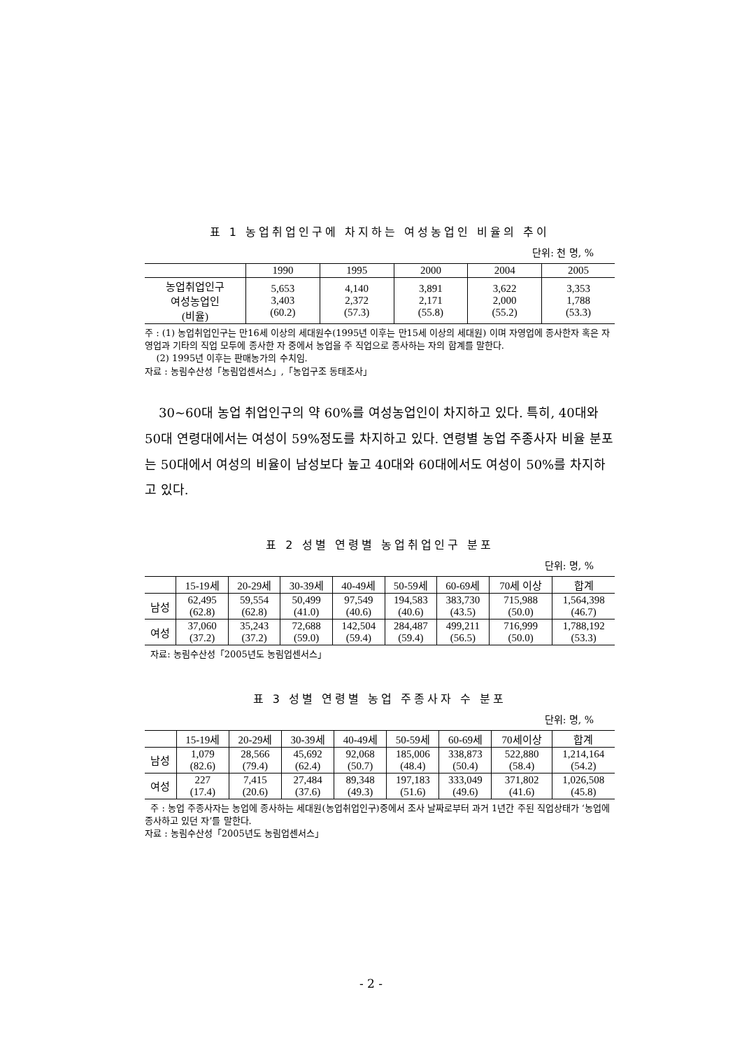표 1 농업취업인구에 차지하는 여성농업인 비율의 추이
단위: 천 명, %
| | 1990 | 1995 | 2000 | 2004 | 2005 |
| --- | --- | --- | --- | --- | --- |
| 농업취업인구 여성농업인 (비율) | 5,653 3,403 (60.2) | 4,140 2,372 (57.3) | 3,891 2,171 (55.8) | 3,622 2,000 (55.2) | 3,353 1,788 (53.3) |
주 : (1) 농업취업인구는 만16세 이상의 세대원수(1995년 이후는 만15세 이상의 세대원) 이며 자영업에 종사한자 혹은 자영업과 기타의 직업 모두에 종사한 자 중에서 농업을 주 직업으로 종사하는 자의 합계를 말한다.
(2) 1995년 이후는 판매농가의 수치임.
자료 : 농림수산성「농림업센서스」,「농업구조 동태조사」
30~60대 농업 취업인구의 약 60%를 여성농업인이 차지하고 있다. 특히, 40대와 50대 연령대에서는 여성이 59%정도를 차지하고 있다. 연령별 농업 주종사자 비율 분포는 50대에서 여성의 비율이 남성보다 높고 40대와 60대에서도 여성이 50%를 차지하고 있다.
표 2 성별 연령별 농업취업인구 분포
단위: 명, %
| | 15-19세 | 20-29세 | 30-39세 | 40-49세 | 50-59세 | 60-69세 | 70세 이상 | 합계 |
| --- | --- | --- | --- | --- | --- | --- | --- | --- |
| 남성 | 62,495 (62.8) | 59,554 (62.8) | 50,499 (41.0) | 97,549 (40.6) | 194,583 (40.6) | 383,730 (43.5) | 715,988 (50.0) | 1,564,398 (46.7) |
| 여성 | 37,060 (37.2) | 35,243 (37.2) | 72,688 (59.0) | 142,504 (59.4) | 284,487 (59.4) | 499,211 (56.5) | 716,999 (50.0) | 1,788,192 (53.3) |
자료: 농림수산성「2005년도 농림업센서스」
표 3 성별 연령별 농업 주종사자 수 분포
단위: 명, %
| | 15-19세 | 20-29세 | 30-39세 | 40-49세 | 50-59세 | 60-69세 | 70세이상 | 합계 |
| --- | --- | --- | --- | --- | --- | --- | --- | --- |
| 남성 | 1,079 (82.6) | 28,566 (79.4) | 45,692 (62.4) | 92,068 (50.7) | 185,006 (48.4) | 338,873 (50.4) | 522,880 (58.4) | 1,214,164 (54.2) |
| 여성 | 227 (17.4) | 7,415 (20.6) | 27,484 (37.6) | 89,348 (49.3) | 197,183 (51.6) | 333,049 (49.6) | 371,802 (41.6) | 1,026,508 (45.8) |
주 : 농업 주종사자는 농업에 종사하는 세대원(농업취업인구)중에서 조사 날짜로부터 과거 1년간 주된 직업상태가 ‘농업에 종사하고 있던 자’를 말한다.
자료 : 농림수산성「2005년도 농림업센서스」
- 2 -